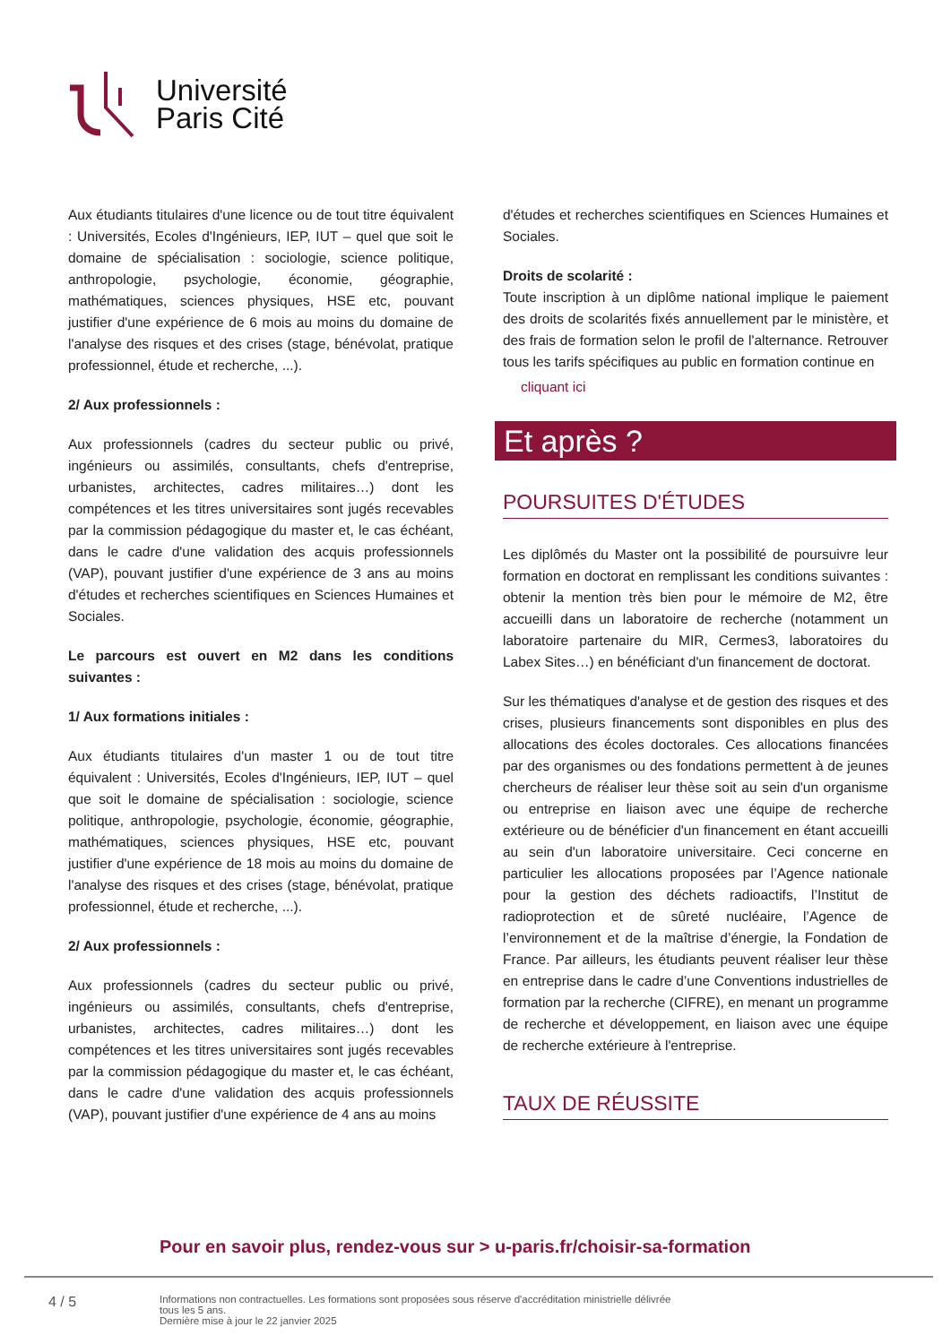Université
Paris Cité
Aux étudiants titulaires d'une licence ou de tout titre équivalent : Universités, Ecoles d'Ingénieurs, IEP, IUT – quel que soit le domaine de spécialisation : sociologie, science politique, anthropologie, psychologie, économie, géographie, mathématiques, sciences physiques, HSE etc, pouvant justifier d'une expérience de 6 mois au moins du domaine de l'analyse des risques et des crises (stage, bénévolat, pratique professionnel, étude et recherche, ...).
2/ Aux professionnels :
Aux professionnels (cadres du secteur public ou privé, ingénieurs ou assimilés, consultants, chefs d'entreprise, urbanistes, architectes, cadres militaires…) dont les compétences et les titres universitaires sont jugés recevables par la commission pédagogique du master et, le cas échéant, dans le cadre d'une validation des acquis professionnels (VAP), pouvant justifier d'une expérience de 3 ans au moins d'études et recherches scientifiques en Sciences Humaines et Sociales.
Le parcours est ouvert en M2 dans les conditions suivantes :
1/ Aux formations initiales :
Aux étudiants titulaires d'un master 1 ou de tout titre équivalent : Universités, Ecoles d'Ingénieurs, IEP, IUT – quel que soit le domaine de spécialisation : sociologie, science politique, anthropologie, psychologie, économie, géographie, mathématiques, sciences physiques, HSE etc, pouvant justifier d'une expérience de 18 mois au moins du domaine de l'analyse des risques et des crises (stage, bénévolat, pratique professionnel, étude et recherche, ...).
2/ Aux professionnels :
Aux professionnels (cadres du secteur public ou privé, ingénieurs ou assimilés, consultants, chefs d'entreprise, urbanistes, architectes, cadres militaires…) dont les compétences et les titres universitaires sont jugés recevables par la commission pédagogique du master et, le cas échéant, dans le cadre d'une validation des acquis professionnels (VAP), pouvant justifier d'une expérience de 4 ans au moins
d'études et recherches scientifiques en Sciences Humaines et Sociales.
Droits de scolarité :
Toute inscription à un diplôme national implique le paiement des droits de scolarités fixés annuellement par le ministère, et des frais de formation selon le profil de l'alternance. Retrouver tous les tarifs spécifiques au public en formation continue en
cliquant ici
Et après ?
POURSUITES D'ÉTUDES
Les diplômés du Master ont la possibilité de poursuivre leur formation en doctorat en remplissant les conditions suivantes : obtenir la mention très bien pour le mémoire de M2, être accueilli dans un laboratoire de recherche (notamment un laboratoire partenaire du MIR, Cermes3, laboratoires du Labex Sites…) en bénéficiant d'un financement de doctorat.
Sur les thématiques d'analyse et de gestion des risques et des crises, plusieurs financements sont disponibles en plus des allocations des écoles doctorales. Ces allocations financées par des organismes ou des fondations permettent à de jeunes chercheurs de réaliser leur thèse soit au sein d'un organisme ou entreprise en liaison avec une équipe de recherche extérieure ou de bénéficier d'un financement en étant accueilli au sein d'un laboratoire universitaire. Ceci concerne en particulier les allocations proposées par l’Agence nationale pour la gestion des déchets radioactifs, l’Institut de radioprotection et de sûreté nucléaire, l’Agence de l’environnement et de la maîtrise d’énergie, la Fondation de France. Par ailleurs, les étudiants peuvent réaliser leur thèse en entreprise dans le cadre d’une Conventions industrielles de formation par la recherche (CIFRE), en menant un programme de recherche et développement, en liaison avec une équipe de recherche extérieure à l'entreprise.
TAUX DE RÉUSSITE
Pour en savoir plus, rendez-vous sur > u-paris.fr/choisir-sa-formation
4 / 5
Informations non contractuelles. Les formations sont proposées sous réserve d'accréditation ministrielle délivrée
tous les 5 ans.
Dernière mise à jour le 22 janvier 2025